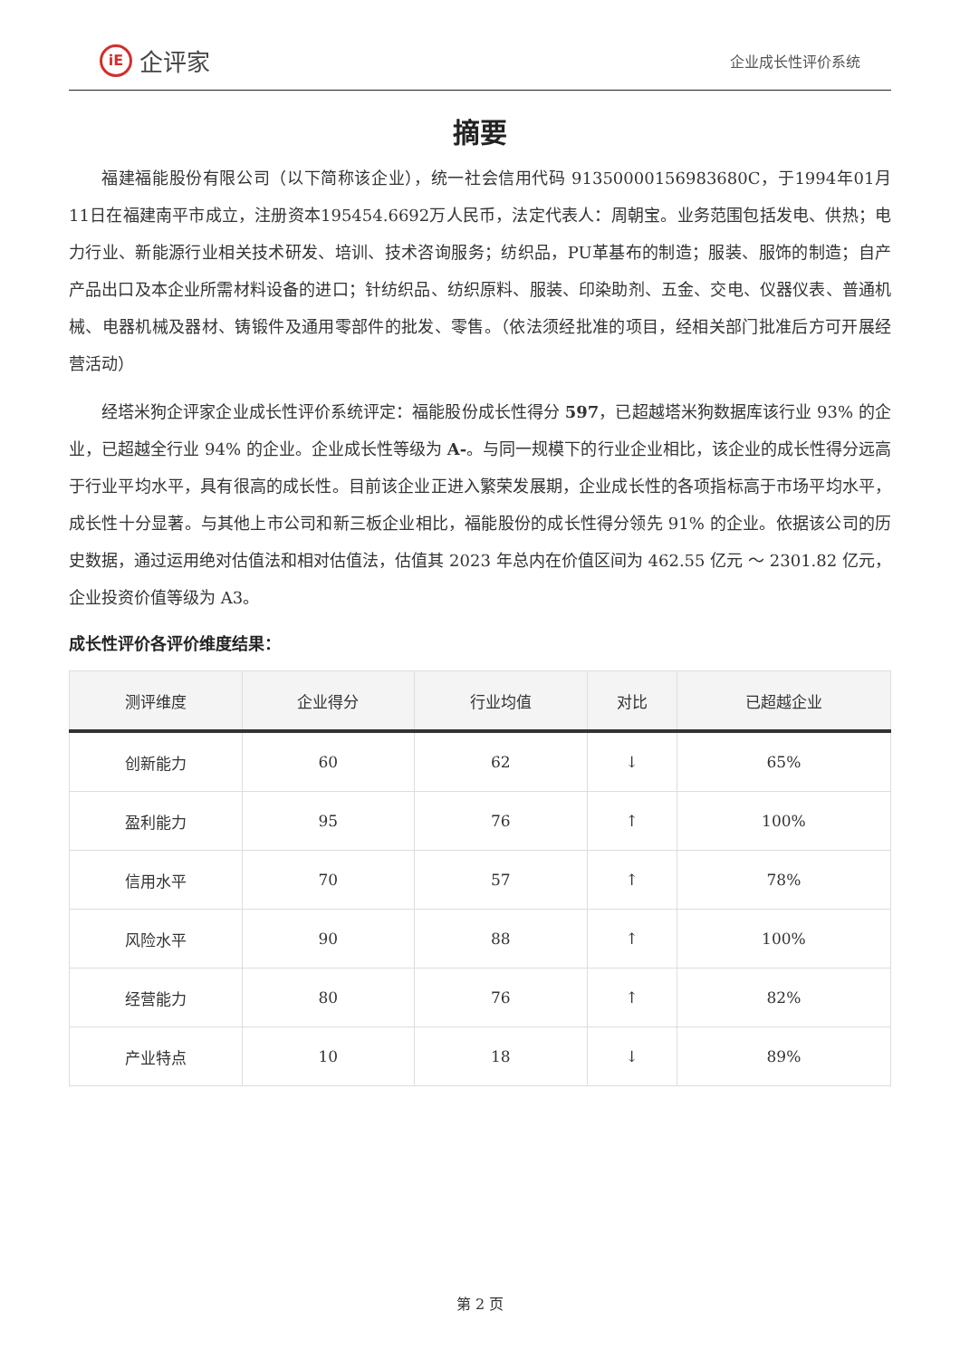iE 企评家
企业成长性评价系统
摘要
福建福能股份有限公司（以下简称该企业），统一社会信用代码 91350000156983680C，于1994年01月11日在福建南平市成立，注册资本195454.6692万人民币，法定代表人：周朝宝。业务范围包括发电、供热；电力行业、新能源行业相关技术研发、培训、技术咨询服务；纺织品，PU革基布的制造；服装、服饰的制造；自产产品出口及本企业所需材料设备的进口；针纺织品、纺织原料、服装、印染助剂、五金、交电、仪器仪表、普通机械、电器机械及器材、铸锻件及通用零部件的批发、零售。（依法须经批准的项目，经相关部门批准后方可开展经营活动）
经塔米狗企评家企业成长性评价系统评定：福能股份成长性得分 597，已超越塔米狗数据库该行业 93% 的企业，已超越全行业 94% 的企业。企业成长性等级为 A-。与同一规模下的行业企业相比，该企业的成长性得分远高于行业平均水平，具有很高的成长性。目前该企业正进入繁荣发展期，企业成长性的各项指标高于市场平均水平，成长性十分显著。与其他上市公司和新三板企业相比，福能股份的成长性得分领先 91% 的企业。依据该公司的历史数据，通过运用绝对估值法和相对估值法，估值其 2023 年总内在价值区间为 462.55 亿元 ～ 2301.82 亿元，企业投资价值等级为 A3。
成长性评价各评价维度结果：
| 测评维度 | 企业得分 | 行业均值 | 对比 | 已超越企业 |
| --- | --- | --- | --- | --- |
| 创新能力 | 60 | 62 | ↓ | 65% |
| 盈利能力 | 95 | 76 | ↑ | 100% |
| 信用水平 | 70 | 57 | ↑ | 78% |
| 风险水平 | 90 | 88 | ↑ | 100% |
| 经营能力 | 80 | 76 | ↑ | 82% |
| 产业特点 | 10 | 18 | ↓ | 89% |
第 2 页